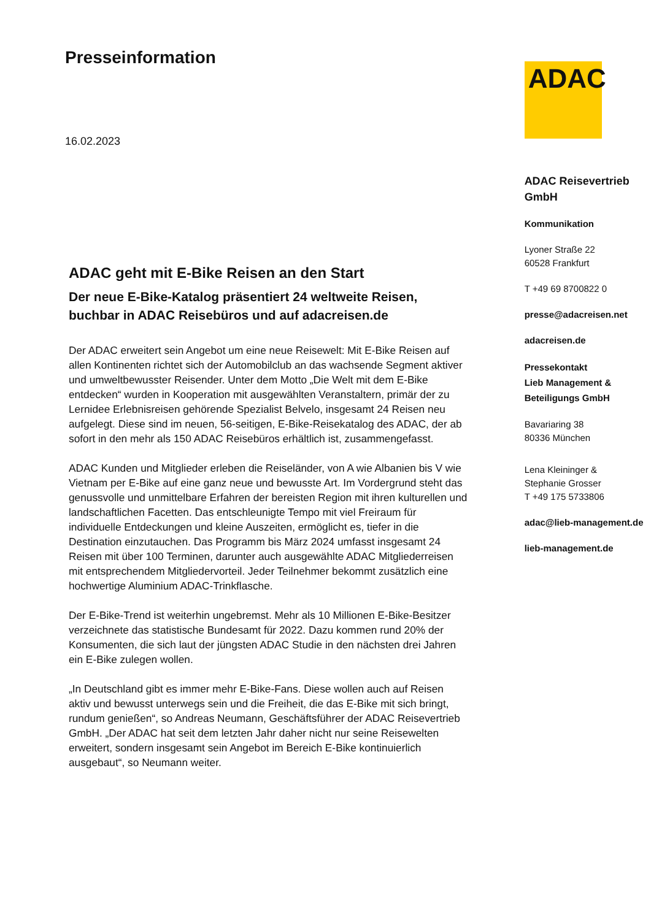Presseinformation
16.02.2023
ADAC geht mit E-Bike Reisen an den Start
Der neue E-Bike-Katalog präsentiert 24 weltweite Reisen, buchbar in ADAC Reisebüros und auf adacreisen.de
Der ADAC erweitert sein Angebot um eine neue Reisewelt: Mit E-Bike Reisen auf allen Kontinenten richtet sich der Automobilclub an das wachsende Segment aktiver und umweltbewusster Reisender. Unter dem Motto „Die Welt mit dem E-Bike entdecken“ wurden in Kooperation mit ausgewählten Veranstaltern, primär der zu Lernidee Erlebnisreisen gehörende Spezialist Belvelo, insgesamt 24 Reisen neu aufgelegt. Diese sind im neuen, 56-seitigen, E-Bike-Reisekatalog des ADAC, der ab sofort in den mehr als 150 ADAC Reisebüros erhältlich ist, zusammengefasst.
ADAC Kunden und Mitglieder erleben die Reiseländer, von A wie Albanien bis V wie Vietnam per E-Bike auf eine ganz neue und bewusste Art. Im Vordergrund steht das genussvolle und unmittelbare Erfahren der bereisten Region mit ihren kulturellen und landschaftlichen Facetten. Das entschleunigte Tempo mit viel Freiraum für individuelle Entdeckungen und kleine Auszeiten, ermöglicht es, tiefer in die Destination einzutauchen. Das Programm bis März 2024 umfasst insgesamt 24 Reisen mit über 100 Terminen, darunter auch ausgewählte ADAC Mitgliederreisen mit entsprechendem Mitgliedervorteil. Jeder Teilnehmer bekommt zusätzlich eine hochwertige Aluminium ADAC-Trinkflasche.
Der E-Bike-Trend ist weiterhin ungebremst. Mehr als 10 Millionen E-Bike-Besitzer verzeichnete das statistische Bundesamt für 2022. Dazu kommen rund 20% der Konsumenten, die sich laut der jüngsten ADAC Studie in den nächsten drei Jahren ein E-Bike zulegen wollen.
„In Deutschland gibt es immer mehr E-Bike-Fans. Diese wollen auch auf Reisen aktiv und bewusst unterwegs sein und die Freiheit, die das E-Bike mit sich bringt, rundum genießen“, so Andreas Neumann, Geschäftsführer der ADAC Reisevertrieb GmbH. „Der ADAC hat seit dem letzten Jahr daher nicht nur seine Reisewelten erweitert, sondern insgesamt sein Angebot im Bereich E-Bike kontinuierlich ausgebaut“, so Neumann weiter.
ADAC
ADAC Reisevertrieb GmbH
Kommunikation
Lyoner Straße 22
60528 Frankfurt
T +49 69 8700822 0
presse@adacreisen.net
adacreisen.de
Pressekontakt
Lieb Management &
Beteiligungs GmbH
Bavariaring 38
80336 München
Lena Kleininger &
Stephanie Grosser
T +49 175 5733806
adac@lieb-management.de
lieb-management.de